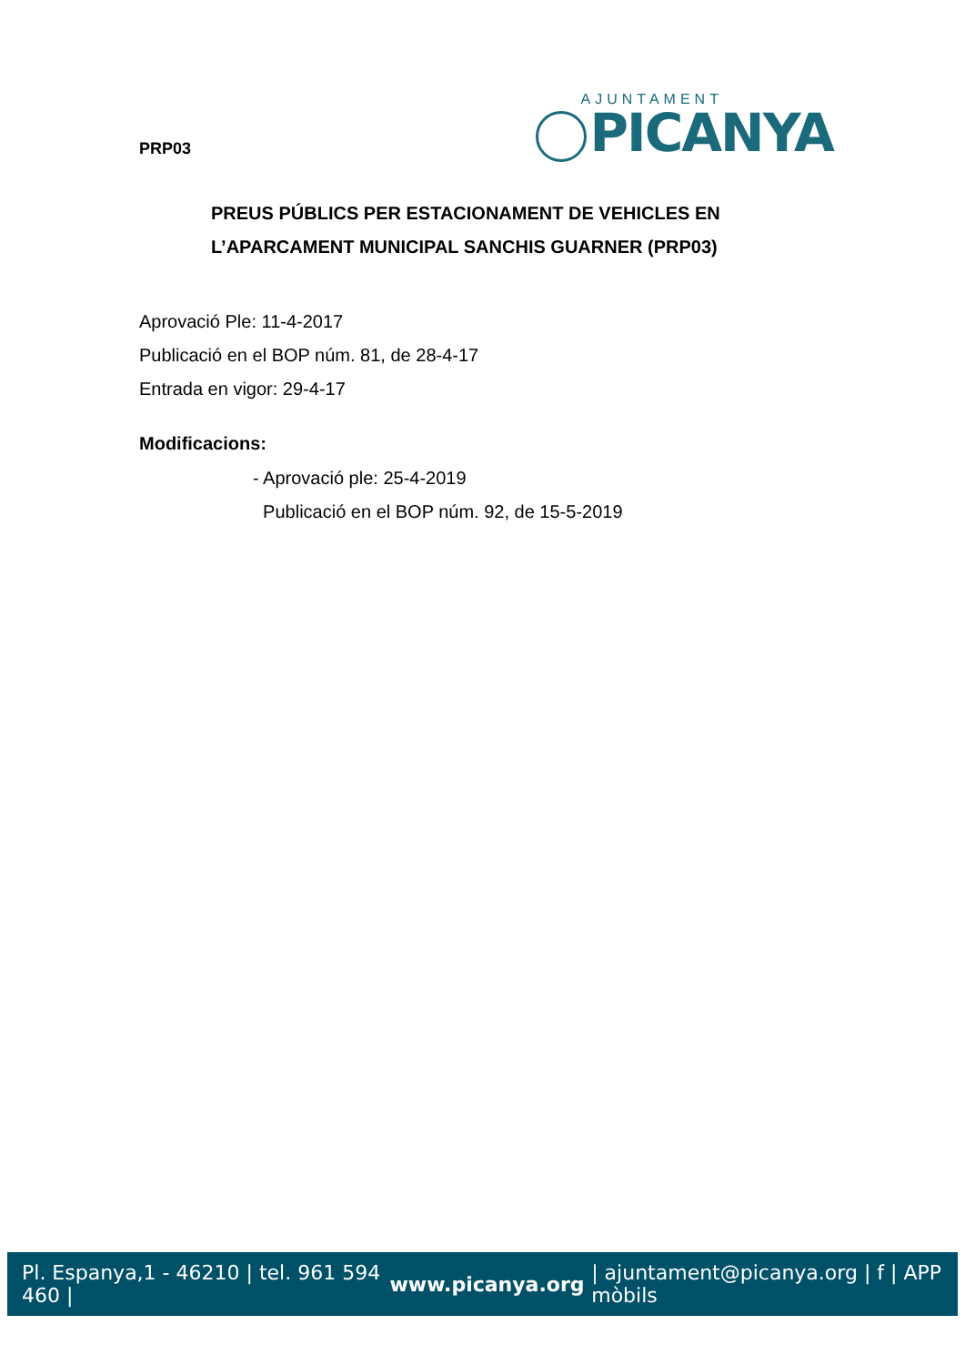PRP03
AJUNTAMENT
PICANYA
PREUS PÚBLICS PER ESTACIONAMENT DE VEHICLES EN L’APARCAMENT MUNICIPAL SANCHIS GUARNER (PRP03)
Aprovació Ple: 11-4-2017
Publicació en el BOP núm. 81, de 28-4-17
Entrada en vigor: 29-4-17
Modificacions:
- Aprovació ple: 25-4-2019
Publicació en el BOP núm. 92, de 15-5-2019
Pl. Espanya,1 - 46210 | tel. 961 594 460 | www.picanya.org | ajuntament@picanya.org | f | APP mòbils